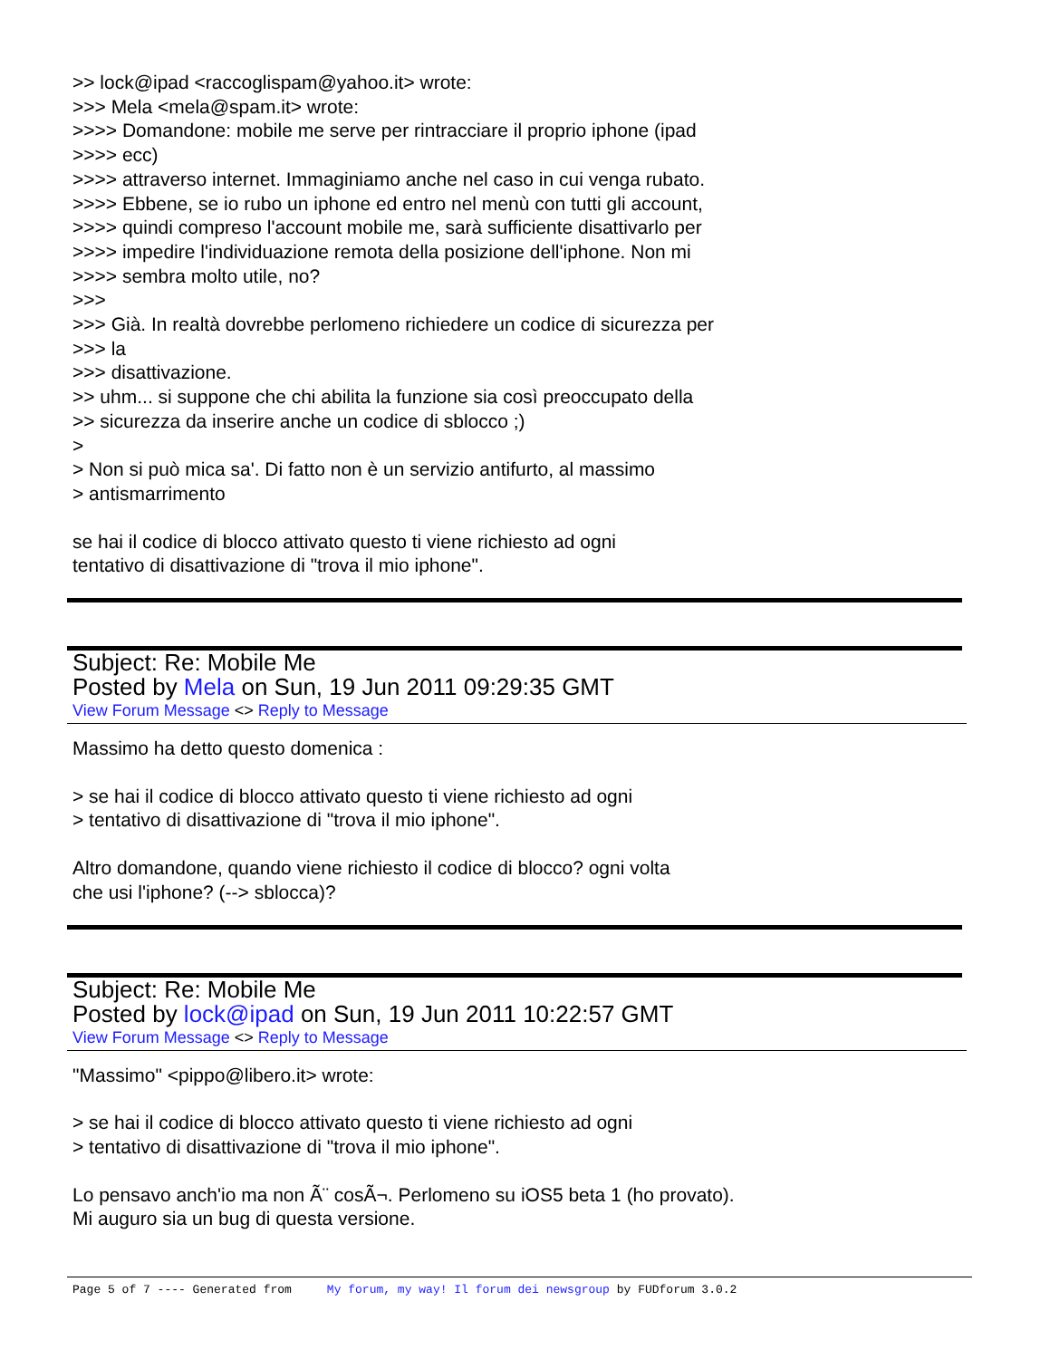>> lock@ipad <raccoglispam@yahoo.it> wrote:
>>> Mela <mela@spam.it> wrote:
>>>> Domandone: mobile me serve per rintracciare il proprio iphone (ipad
>>>> ecc)
>>>> attraverso internet. Immaginiamo anche nel caso in cui venga rubato.
>>>> Ebbene, se io rubo un iphone ed entro nel menù con tutti gli account,
>>>> quindi compreso l'account mobile me, sarà sufficiente disattivarlo per
>>>> impedire l'individuazione remota della posizione dell'iphone. Non mi
>>>> sembra molto utile, no?
>>>
>>> Già. In realtà dovrebbe perlomeno richiedere un codice di sicurezza per
>>> la
>>> disattivazione.
>> uhm... si suppone che chi abilita la funzione sia così preoccupato della
>> sicurezza da inserire anche un codice di sblocco ;)
>
> Non si può mica sa'. Di fatto non è un servizio antifurto, al massimo
> antismarrimento
se hai il codice di blocco attivato questo ti viene richiesto ad ogni
tentativo di disattivazione di "trova il mio iphone".
Subject: Re: Mobile Me
Posted by Mela on Sun, 19 Jun 2011 09:29:35 GMT
View Forum Message <> Reply to Message
Massimo ha detto questo domenica :
> se hai il codice di blocco attivato questo ti viene richiesto ad ogni
> tentativo di disattivazione di "trova il mio iphone".
Altro domandone, quando viene richiesto il codice di blocco? ogni volta
che usi l'iphone? (--> sblocca)?
Subject: Re: Mobile Me
Posted by lock@ipad on Sun, 19 Jun 2011 10:22:57 GMT
View Forum Message <> Reply to Message
"Massimo" <pippo@libero.it> wrote:
> se hai il codice di blocco attivato questo ti viene richiesto ad ogni
> tentativo di disattivazione di "trova il mio iphone".
Lo pensavo anch'io ma non Ã¨ cosÃ¬. Perlomeno su iOS5 beta 1 (ho provato).
Mi auguro sia un bug di questa versione.
Page 5 of 7 ---- Generated from My forum, my way! Il forum dei newsgroup by FUDforum 3.0.2